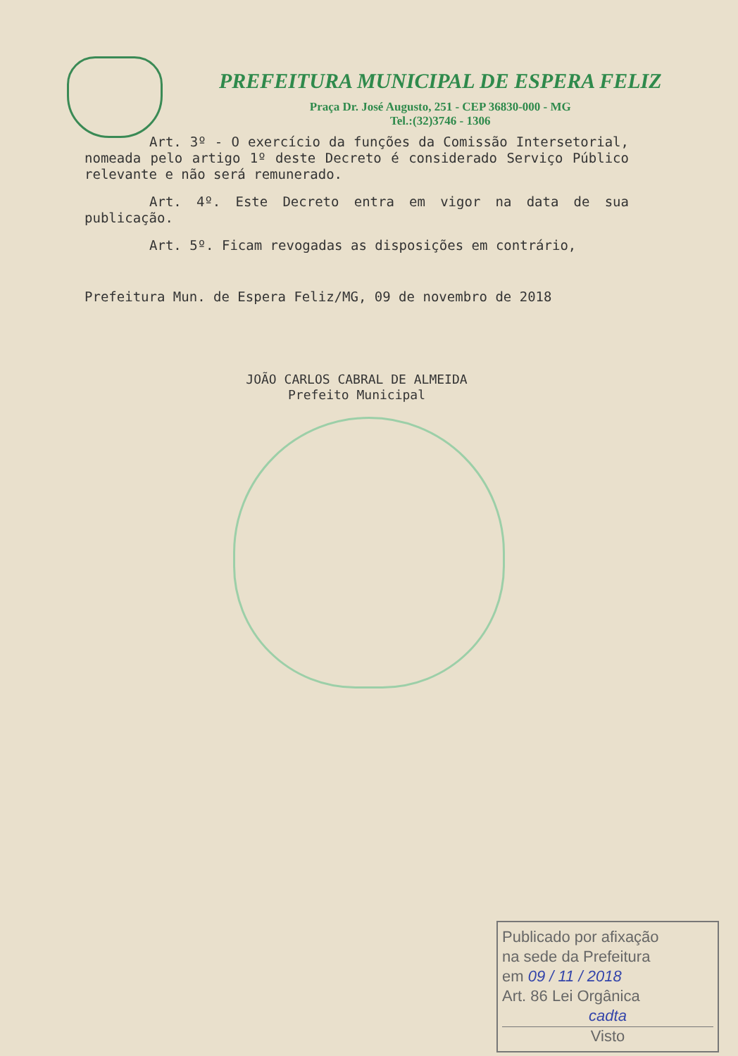PREFEITURA MUNICIPAL DE ESPERA FELIZ
Praça Dr. José Augusto, 251 - CEP 36830-000 - MG
Tel.:(32)3746 - 1306
Art. 3º - O exercício da funções da Comissão Intersetorial, nomeada pelo artigo 1º deste Decreto é considerado Serviço Público relevante e não será remunerado.
Art. 4º. Este Decreto entra em vigor na data de sua publicação.
Art. 5º. Ficam revogadas as disposições em contrário,
Prefeitura Mun. de Espera Feliz/MG, 09 de novembro de 2018
JOÃO CARLOS CABRAL DE ALMEIDA
Prefeito Municipal
Publicado por afixação
na sede da Prefeitura
em 09 / 11 / 2018
Art. 86 Lei Orgânica
cadta
Visto